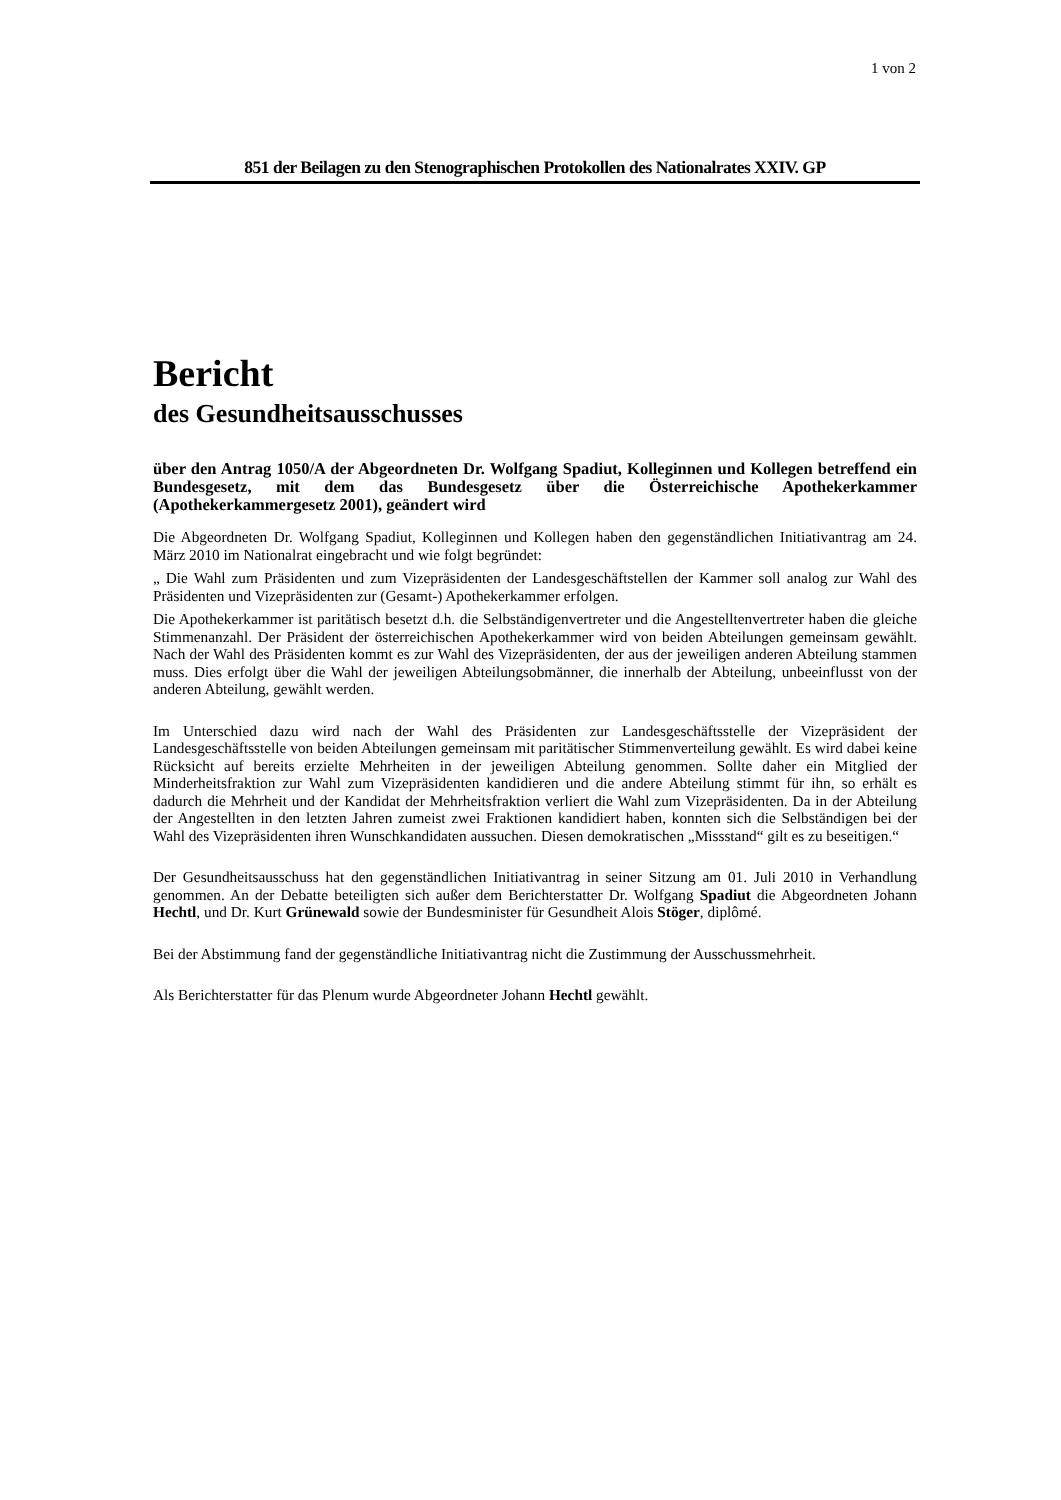1 von 2
851 der Beilagen zu den Stenographischen Protokollen des Nationalrates XXIV. GP
Bericht
des Gesundheitsausschusses
über den Antrag 1050/A der Abgeordneten Dr. Wolfgang Spadiut, Kolleginnen und Kollegen betreffend ein Bundesgesetz, mit dem das Bundesgesetz über die Österreichische Apothekerkammer (Apothekerkammergesetz 2001), geändert wird
Die Abgeordneten Dr. Wolfgang Spadiut, Kolleginnen und Kollegen haben den gegenständlichen Initiativantrag am 24. März 2010 im Nationalrat eingebracht und wie folgt begründet:
„ Die Wahl zum Präsidenten und zum Vizepräsidenten der Landesgeschäftstellen der Kammer soll analog zur Wahl des Präsidenten und Vizepräsidenten zur (Gesamt-) Apothekerkammer erfolgen.
Die Apothekerkammer ist paritätisch besetzt d.h. die Selbständigenvertreter und die Angestelltenvertreter haben die gleiche Stimmenanzahl. Der Präsident der österreichischen Apothekerkammer wird von beiden Abteilungen gemeinsam gewählt. Nach der Wahl des Präsidenten kommt es zur Wahl des Vizepräsidenten, der aus der jeweiligen anderen Abteilung stammen muss. Dies erfolgt über die Wahl der jeweiligen Abteilungsobmänner, die innerhalb der Abteilung, unbeeinflusst von der anderen Abteilung, gewählt werden.
Im Unterschied dazu wird nach der Wahl des Präsidenten zur Landesgeschäftsstelle der Vizepräsident der Landesgeschäftsstelle von beiden Abteilungen gemeinsam mit paritätischer Stimmenverteilung gewählt. Es wird dabei keine Rücksicht auf bereits erzielte Mehrheiten in der jeweiligen Abteilung genommen. Sollte daher ein Mitglied der Minderheitsfraktion zur Wahl zum Vizepräsidenten kandidieren und die andere Abteilung stimmt für ihn, so erhält es dadurch die Mehrheit und der Kandidat der Mehrheitsfraktion verliert die Wahl zum Vizepräsidenten. Da in der Abteilung der Angestellten in den letzten Jahren zumeist zwei Fraktionen kandidiert haben, konnten sich die Selbständigen bei der Wahl des Vizepräsidenten ihren Wunschkandidaten aussuchen. Diesen demokratischen „Missstand“ gilt es zu beseitigen.“
Der Gesundheitsausschuss hat den gegenständlichen Initiativantrag in seiner Sitzung am 01. Juli 2010 in Verhandlung genommen. An der Debatte beteiligten sich außer dem Berichterstatter Dr. Wolfgang Spadiut die Abgeordneten Johann Hechtl, und Dr. Kurt Grünewald sowie der Bundesminister für Gesundheit Alois Stöger, diplômé.
Bei der Abstimmung fand der gegenständliche Initiativantrag nicht die Zustimmung der Ausschussmehrheit.
Als Berichterstatter für das Plenum wurde Abgeordneter Johann Hechtl gewählt.